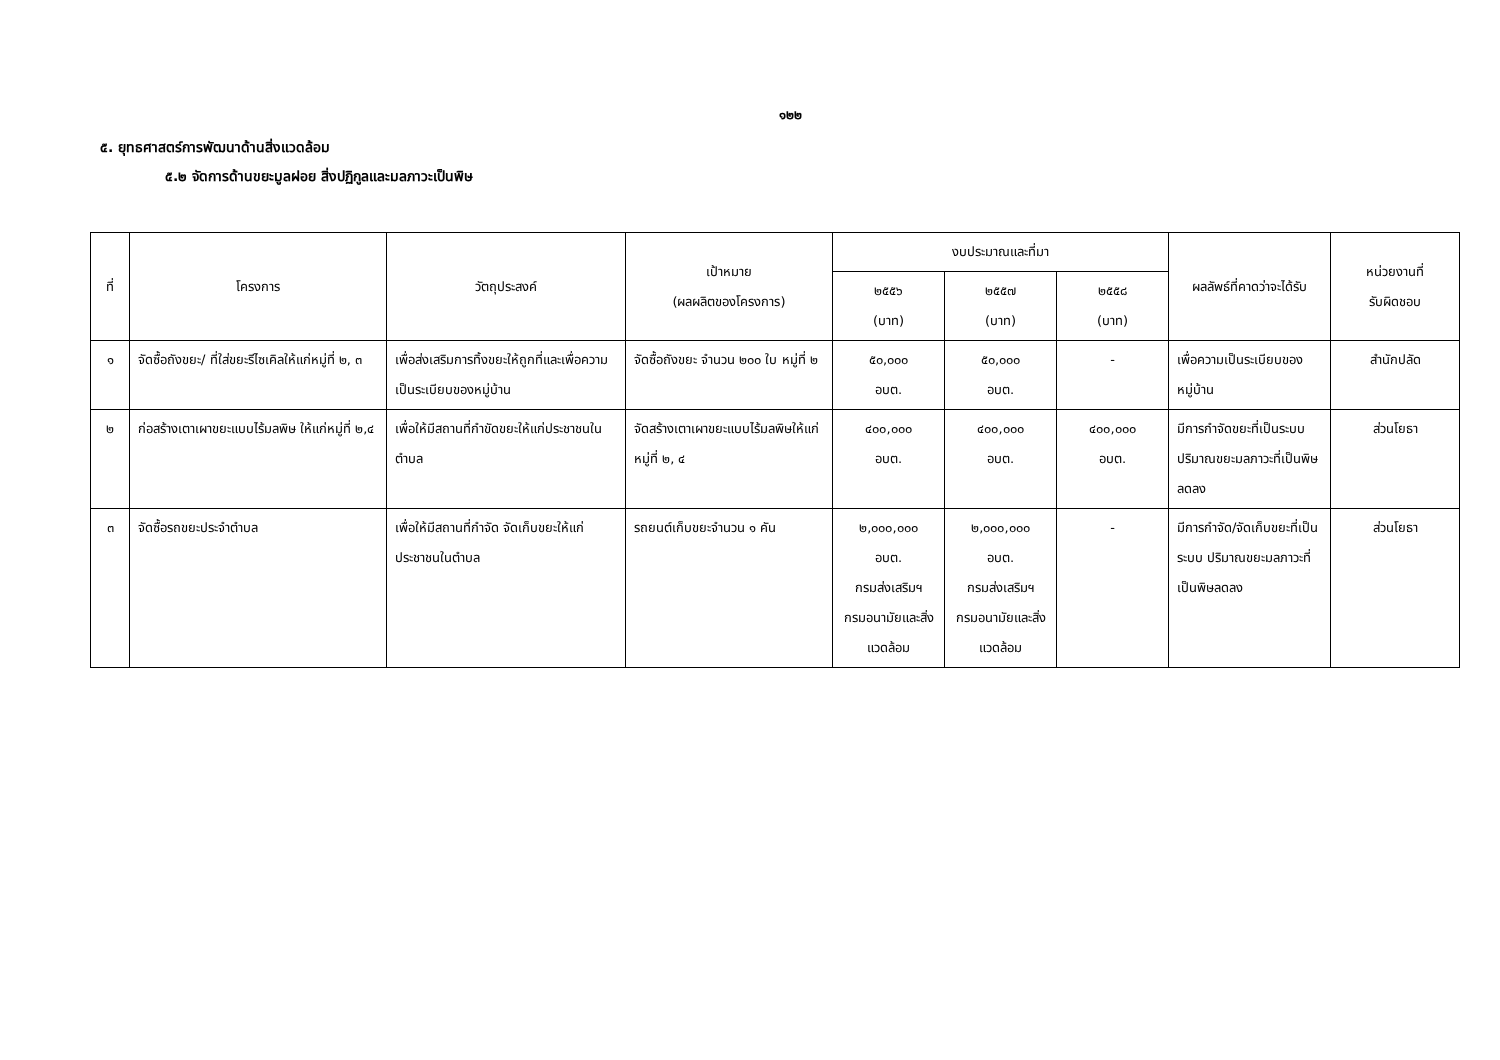๑๒๒
๕. ยุทธศาสตร์การพัฒนาด้านสิ่งแวดล้อม
๕.๒ จัดการด้านขยะมูลฝอย สิ่งปฏิกูลและมลภาวะเป็นพิษ
| ที่ | โครงการ | วัตถุประสงค์ | เป้าหมาย (ผลผลิตของโครงการ) | งบประมาณและที่มา | | | ผลลัพธ์ที่คาดว่าจะได้รับ | หน่วยงานที่ รับผิดชอบ |
| --- | --- | --- | --- | --- | --- | --- | --- | --- |
| | | | | ๒๕๕๖ (บาท) | ๒๕๕๗ (บาท) | ๒๕๕๘ (บาท) | | |
| ๑ | จัดซื้อถังขยะ/ ที่ใส่ขยะรีไซเคิลให้แก่หมู่ที่ ๒, ๓ | เพื่อส่งเสริมการทิ้งขยะให้ถูกที่และเพื่อความเป็นระเบียบของหมู่บ้าน | จัดซื้อถังขยะ จำนวน ๒๐๐ ใบ หมู่ที่ ๒ | ๕๐,๐๐๐ อบต. | ๕๐,๐๐๐ อบต. | - | เพื่อความเป็นระเบียบของหมู่บ้าน | สำนักปลัด |
| ๒ | ก่อสร้างเตาเผาขยะแบบไร้มลพิษ ให้แก่หมู่ที่ ๒,๔ | เพื่อให้มีสถานที่กำขัดขยะให้แก่ประชาชนในตำบล | จัดสร้างเตาเผาขยะแบบไร้มลพิษให้แก่หมู่ที่ ๒, ๔ | ๔๐๐,๐๐๐ อบต. | ๔๐๐,๐๐๐ อบต. | ๔๐๐,๐๐๐ อบต. | มีการกำจัดขยะที่เป็นระบบ ปริมาณขยะมลภาวะที่เป็นพิษลดลง | ส่วนโยธา |
| ๓ | จัดซื้อรถขยะประจำตำบล | เพื่อให้มีสถานที่กำจัด จัดเก็บขยะให้แก่ประชาชนในตำบล | รถยนต์เก็บขยะจำนวน ๑ คัน | ๒,๐๐๐,๐๐๐ อบต. กรมส่งเสริมฯ กรมอนามัยและสิ่งแวดล้อม | ๒,๐๐๐,๐๐๐ อบต. กรมส่งเสริมฯ กรมอนามัยและสิ่งแวดล้อม | - | มีการกำจัด/จัดเก็บขยะที่เป็นระบบ ปริมาณขยะมลภาวะที่เป็นพิษลดลง | ส่วนโยธา |